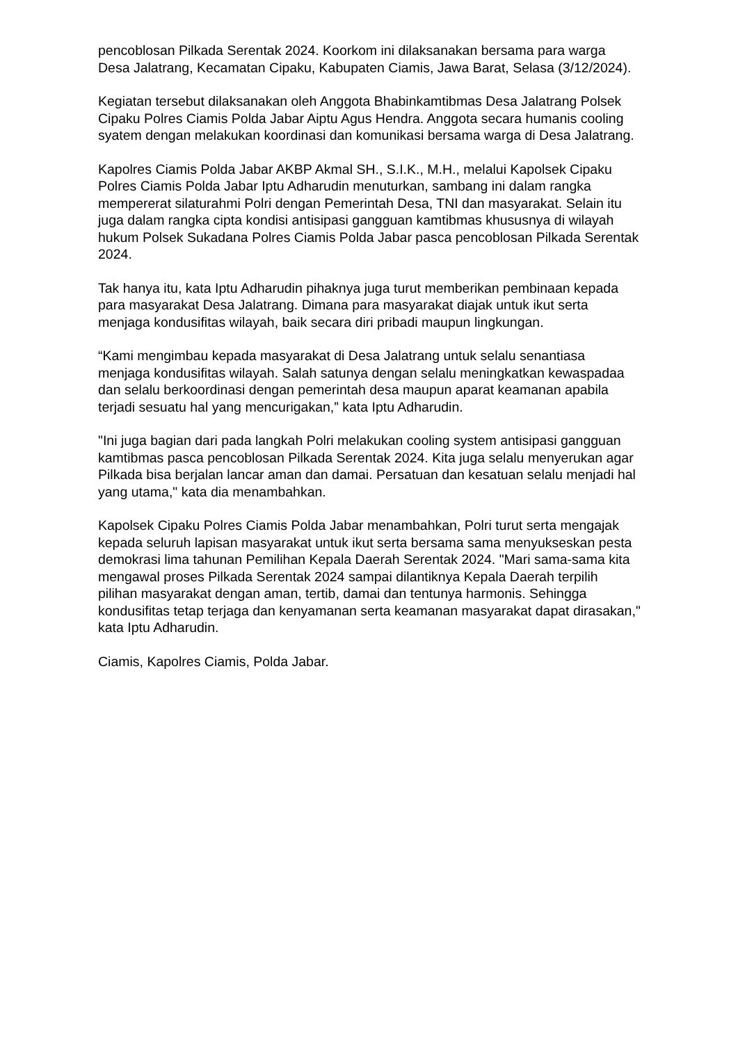pencoblosan Pilkada Serentak 2024. Koorkom ini dilaksanakan bersama para warga Desa Jalatrang, Kecamatan Cipaku, Kabupaten Ciamis, Jawa Barat, Selasa (3/12/2024).
Kegiatan tersebut dilaksanakan oleh Anggota Bhabinkamtibmas Desa Jalatrang Polsek Cipaku Polres Ciamis Polda Jabar Aiptu Agus Hendra. Anggota secara humanis cooling syatem dengan melakukan koordinasi dan komunikasi bersama warga di Desa Jalatrang.
Kapolres Ciamis Polda Jabar AKBP Akmal SH., S.I.K., M.H., melalui Kapolsek Cipaku Polres Ciamis Polda Jabar Iptu Adharudin menuturkan, sambang ini dalam rangka mempererat silaturahmi Polri dengan Pemerintah Desa, TNI dan masyarakat. Selain itu juga dalam rangka cipta kondisi antisipasi gangguan kamtibmas khususnya di wilayah hukum Polsek Sukadana Polres Ciamis Polda Jabar pasca pencoblosan Pilkada Serentak 2024.
Tak hanya itu, kata Iptu Adharudin pihaknya juga turut memberikan pembinaan kepada para masyarakat Desa Jalatrang. Dimana para masyarakat diajak untuk ikut serta menjaga kondusifitas wilayah, baik secara diri pribadi maupun lingkungan.
“Kami mengimbau kepada masyarakat di Desa Jalatrang untuk selalu senantiasa menjaga kondusifitas wilayah. Salah satunya dengan selalu meningkatkan kewaspadaa dan selalu berkoordinasi dengan pemerintah desa maupun aparat keamanan apabila terjadi sesuatu hal yang mencurigakan,” kata Iptu Adharudin.
"Ini juga bagian dari pada langkah Polri melakukan cooling system antisipasi gangguan kamtibmas pasca pencoblosan Pilkada Serentak 2024. Kita juga selalu menyerukan agar Pilkada bisa berjalan lancar aman dan damai. Persatuan dan kesatuan selalu menjadi hal yang utama," kata dia menambahkan.
Kapolsek Cipaku Polres Ciamis Polda Jabar menambahkan, Polri turut serta mengajak kepada seluruh lapisan masyarakat untuk ikut serta bersama sama menyukseskan pesta demokrasi lima tahunan Pemilihan Kepala Daerah Serentak 2024. "Mari sama-sama kita mengawal proses Pilkada Serentak 2024 sampai dilantiknya Kepala Daerah terpilih pilihan masyarakat dengan aman, tertib, damai dan tentunya harmonis. Sehingga kondusifitas tetap terjaga dan kenyamanan serta keamanan masyarakat dapat dirasakan," kata Iptu Adharudin.
Ciamis, Kapolres Ciamis, Polda Jabar.